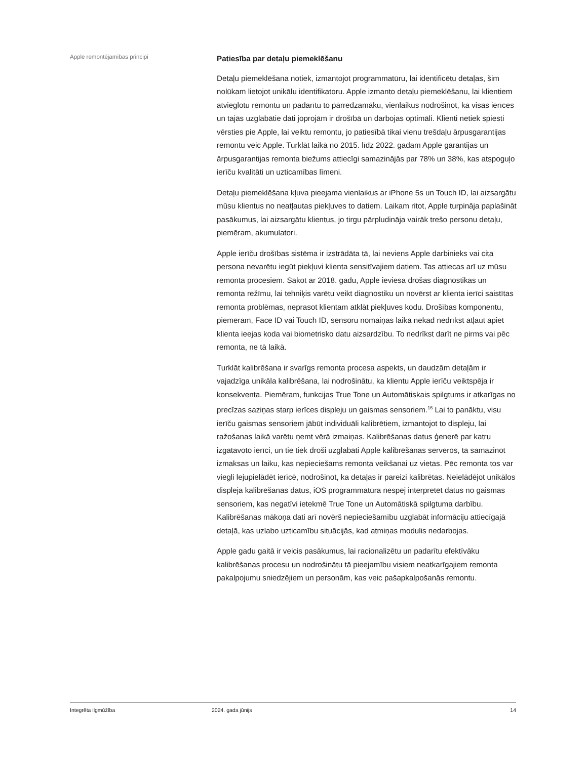Apple remontējamības principi
Patiesība par detaļu piemeklēšanu
Detaļu piemeklēšana notiek, izmantojot programmatūru, lai identificētu detaļas, šim nolūkam lietojot unikālu identifikatoru. Apple izmanto detaļu piemeklēšanu, lai klientiem atvieglotu remontu un padarītu to pārredzamāku, vienlaikus nodrošinot, ka visas ierīces un tajās uzglabātie dati joprojām ir drošībā un darbojas optimāli. Klienti netiek spiesti vērsties pie Apple, lai veiktu remontu, jo patiesībā tikai vienu trešdaļu ārpusgarantijas remontu veic Apple. Turklāt laikā no 2015. līdz 2022. gadam Apple garantijas un ārpusgarantijas remonta biežums attiecīgi samazinājās par 78% un 38%, kas atspoguļo ierīču kvalitāti un uzticamības līmeni.
Detaļu piemeklēšana kļuva pieejama vienlaikus ar iPhone 5s un Touch ID, lai aizsargātu mūsu klientus no neatļautas piekļuves to datiem. Laikam ritot, Apple turpināja paplašināt pasākumus, lai aizsargātu klientus, jo tirgu pārpludināja vairāk trešo personu detaļu, piemēram, akumulatori.
Apple ierīču drošības sistēma ir izstrādāta tā, lai neviens Apple darbinieks vai cita persona nevarētu iegūt piekļuvi klienta sensitīvajiem datiem. Tas attiecas arī uz mūsu remonta procesiem. Sākot ar 2018. gadu, Apple ieviesa drošas diagnostikas un remonta režīmu, lai tehniķis varētu veikt diagnostiku un novērst ar klienta ierīci saistītas remonta problēmas, neprasot klientam atklāt piekļuves kodu. Drošības komponentu, piemēram, Face ID vai Touch ID, sensoru nomaiņas laikā nekad nedrīkst atļaut apiet klienta ieejas koda vai biometrisko datu aizsardzību. To nedrīkst darīt ne pirms vai pēc remonta, ne tā laikā.
Turklāt kalibrēšana ir svarīgs remonta procesa aspekts, un daudzām detaļām ir vajadzīga unikāla kalibrēšana, lai nodrošinātu, ka klientu Apple ierīču veiktspēja ir konsekventa. Piemēram, funkcijas True Tone un Automātiskais spilgtums ir atkarīgas no precīzas saziņas starp ierīces displeju un gaismas sensoriem.<sup>16</sup> Lai to panāktu, visu ierīču gaismas sensoriem jābūt individuāli kalibrētiem, izmantojot to displeju, lai ražošanas laikā varētu ņemt vērā izmaiņas. Kalibrēšanas datus ģenerē par katru izgatavoto ierīci, un tie tiek droši uzglabāti Apple kalibrēšanas serveros, tā samazinot izmaksas un laiku, kas nepieciešams remonta veikšanai uz vietas. Pēc remonta tos var viegli lejupielādēt ierīcē, nodrošinot, ka detaļas ir pareizi kalibrētas. Neielādējot unikālos displeja kalibrēšanas datus, iOS programmatūra nespēj interpretēt datus no gaismas sensoriem, kas negatīvi ietekmē True Tone un Automātiskā spilgtuma darbību. Kalibrēšanas mākoņa dati arī novērš nepieciešamību uzglabāt informāciju attiecīgajā detaļā, kas uzlabo uzticamību situācijās, kad atmiņas modulis nedarbojas.
Apple gadu gaitā ir veicis pasākumus, lai racionalizētu un padarītu efektīvāku kalibrēšanas procesu un nodrošinātu tā pieejamību visiem neatkarīgajiem remonta pakalpojumu sniedzējiem un personām, kas veic pašapkalpošanās remontu.
Integrēta ilgmūžība 2024. gada jūnijs 14